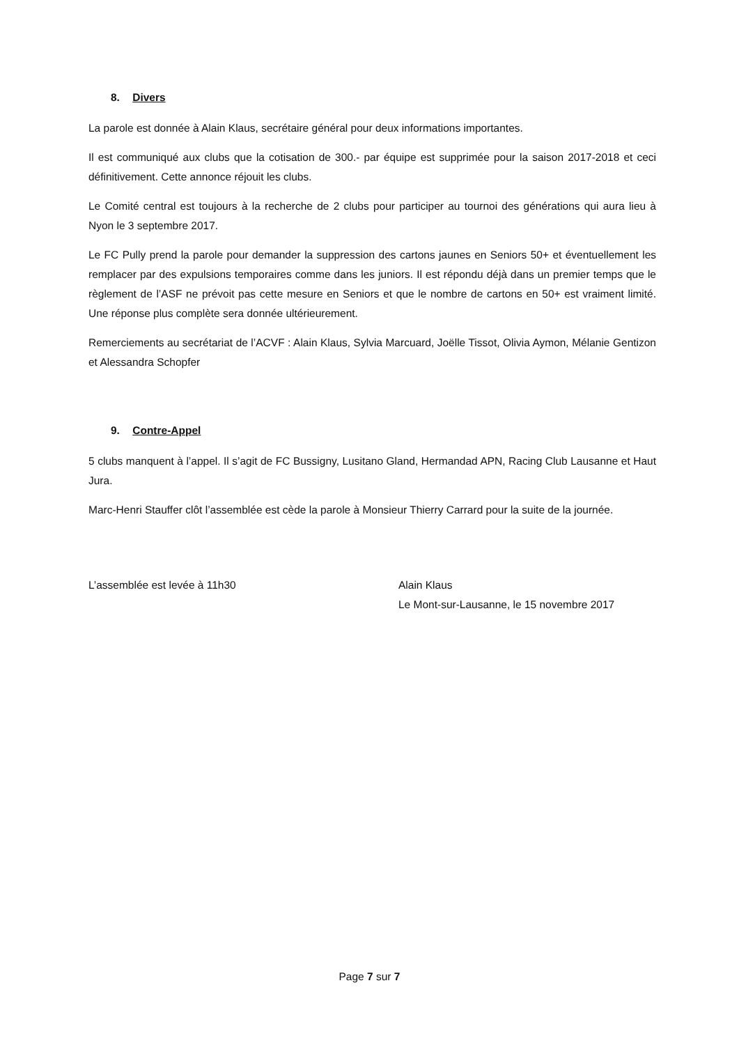8. Divers
La parole est donnée à Alain Klaus, secrétaire général pour deux informations importantes.
Il est communiqué aux clubs que la cotisation de 300.- par équipe est supprimée pour la saison 2017-2018 et ceci définitivement. Cette annonce réjouit les clubs.
Le Comité central est toujours à la recherche de 2 clubs pour participer au tournoi des générations qui aura lieu à Nyon le 3 septembre 2017.
Le FC Pully prend la parole pour demander la suppression des cartons jaunes en Seniors 50+ et éventuellement les remplacer par des expulsions temporaires comme dans les juniors. Il est répondu déjà dans un premier temps que le règlement de l’ASF ne prévoit pas cette mesure en Seniors et que le nombre de cartons en 50+ est vraiment limité. Une réponse plus complète sera donnée ultérieurement.
Remerciements au secrétariat de l’ACVF : Alain Klaus, Sylvia Marcuard, Joëlle Tissot, Olivia Aymon, Mélanie Gentizon et Alessandra Schopfer
9. Contre-Appel
5 clubs manquent à l’appel. Il s’agit de FC Bussigny, Lusitano Gland, Hermandad APN, Racing Club Lausanne et Haut Jura.
Marc-Henri Stauffer clôt l’assemblée est cède la parole à Monsieur Thierry Carrard pour la suite de la journée.
L’assemblée est levée à 11h30 Alain Klaus
Le Mont-sur-Lausanne, le 15 novembre 2017
Page 7 sur 7